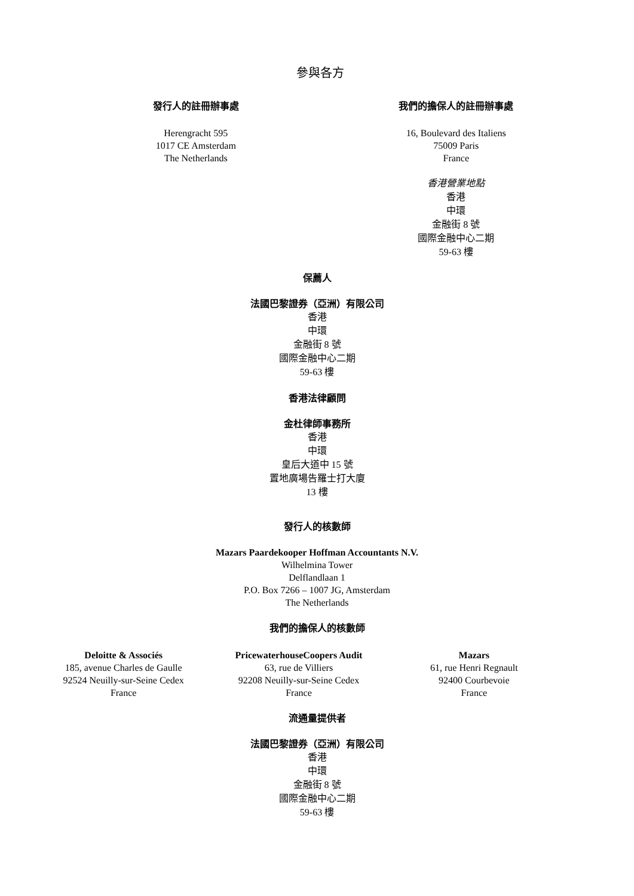參與各方
發行人的註冊辦事處
Herengracht 595
1017 CE Amsterdam
The Netherlands
我們的擔保人的註冊辦事處
16, Boulevard des Italiens
75009 Paris
France
香港營業地點
香港
中環
金融街 8 號
國際金融中心二期
59-63 樓
保薦人
法國巴黎證券（亞洲）有限公司
香港
中環
金融街 8 號
國際金融中心二期
59-63 樓
香港法律顧問
金杜律師事務所
香港
中環
皇后大道中 15 號
置地廣場告羅士打大廈
13 樓
發行人的核數師
Mazars Paardekooper Hoffman Accountants N.V.
Wilhelmina Tower
Delflandlaan 1
P.O. Box 7266 – 1007 JG, Amsterdam
The Netherlands
我們的擔保人的核數師
Deloitte & Associés
185, avenue Charles de Gaulle
92524 Neuilly-sur-Seine Cedex
France
PricewaterhouseCoopers Audit
63, rue de Villiers
92208 Neuilly-sur-Seine Cedex
France
Mazars
61, rue Henri Regnault
92400 Courbevoie
France
流通量提供者
法國巴黎證券（亞洲）有限公司
香港
中環
金融街 8 號
國際金融中心二期
59-63 樓